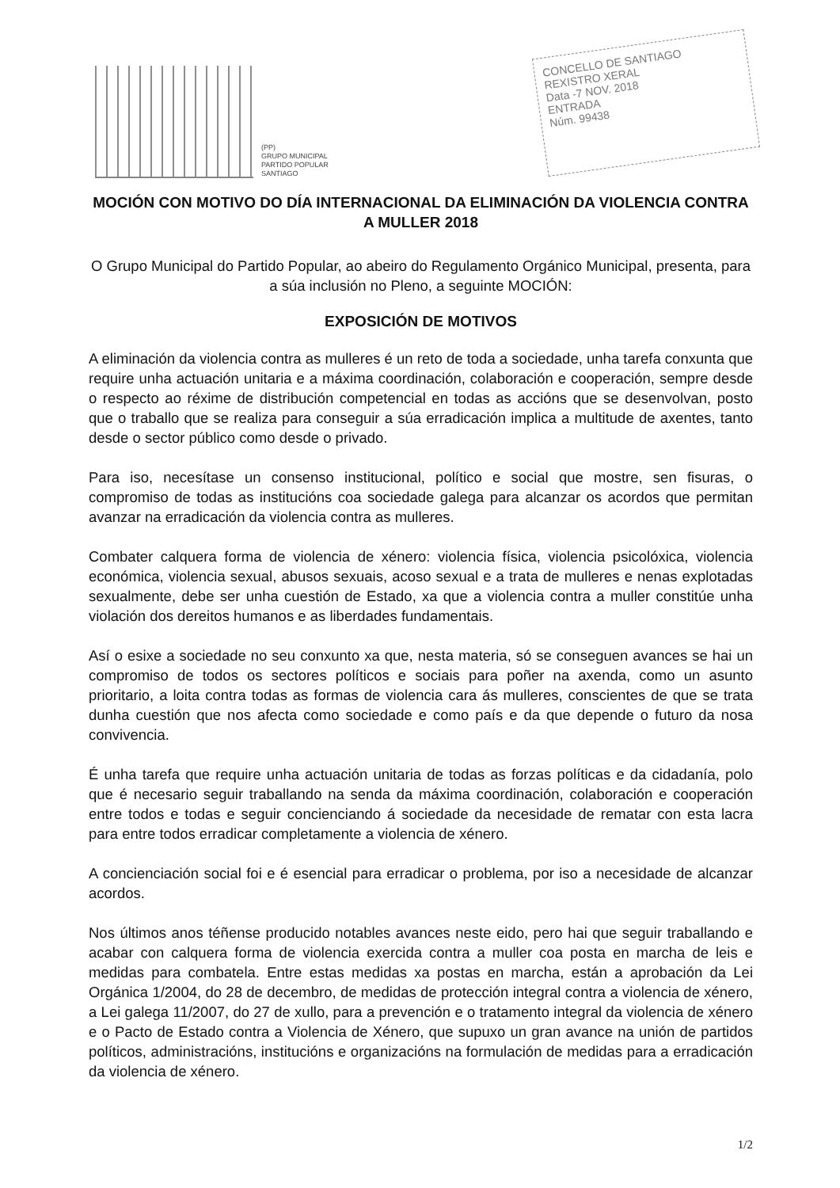(PP)
GRUPO MUNICIPAL
PARTIDO POPULAR
SANTIAGO
CONCELLO DE SANTIAGO
REXISTRO XERAL
Data -7 NOV. 2018
ENTRADA
Núm. 99438
MOCIÓN CON MOTIVO DO DÍA INTERNACIONAL DA ELIMINACIÓN DA VIOLENCIA CONTRA A MULLER 2018
O Grupo Municipal do Partido Popular, ao abeiro do Regulamento Orgánico Municipal, presenta, para a súa inclusión no Pleno, a seguinte MOCIÓN:
EXPOSICIÓN DE MOTIVOS
A eliminación da violencia contra as mulleres é un reto de toda a sociedade, unha tarefa conxunta que require unha actuación unitaria e a máxima coordinación, colaboración e cooperación, sempre desde o respecto ao réxime de distribución competencial en todas as accións que se desenvolvan, posto que o traballo que se realiza para conseguir a súa erradicación implica a multitude de axentes, tanto desde o sector público como desde o privado.
Para iso, necesítase un consenso institucional, político e social que mostre, sen fisuras, o compromiso de todas as institucións coa sociedade galega para alcanzar os acordos que permitan avanzar na erradicación da violencia contra as mulleres.
Combater calquera forma de violencia de xénero: violencia física, violencia psicolóxica, violencia económica, violencia sexual, abusos sexuais, acoso sexual e a trata de mulleres e nenas explotadas sexualmente, debe ser unha cuestión de Estado, xa que a violencia contra a muller constitúe unha violación dos dereitos humanos e as liberdades fundamentais.
Así o esixe a sociedade no seu conxunto xa que, nesta materia, só se conseguen avances se hai un compromiso de todos os sectores políticos e sociais para poñer na axenda, como un asunto prioritario, a loita contra todas as formas de violencia cara ás mulleres, conscientes de que se trata dunha cuestión que nos afecta como sociedade e como país e da que depende o futuro da nosa convivencia.
É unha tarefa que require unha actuación unitaria de todas as forzas políticas e da cidadanía, polo que é necesario seguir traballando na senda da máxima coordinación, colaboración e cooperación entre todos e todas e seguir concienciando á sociedade da necesidade de rematar con esta lacra para entre todos erradicar completamente a violencia de xénero.
A concienciación social foi e é esencial para erradicar o problema, por iso a necesidade de alcanzar acordos.
Nos últimos anos téñense producido notables avances neste eido, pero hai que seguir traballando e acabar con calquera forma de violencia exercida contra a muller coa posta en marcha de leis e medidas para combatela. Entre estas medidas xa postas en marcha, están a aprobación da Lei Orgánica 1/2004, do 28 de decembro, de medidas de protección integral contra a violencia de xénero, a Lei galega 11/2007, do 27 de xullo, para a prevención e o tratamento integral da violencia de xénero e o Pacto de Estado contra a Violencia de Xénero, que supuxo un gran avance na unión de partidos políticos, administracións, institucións e organizacións na formulación de medidas para a erradicación da violencia de xénero.
1/2